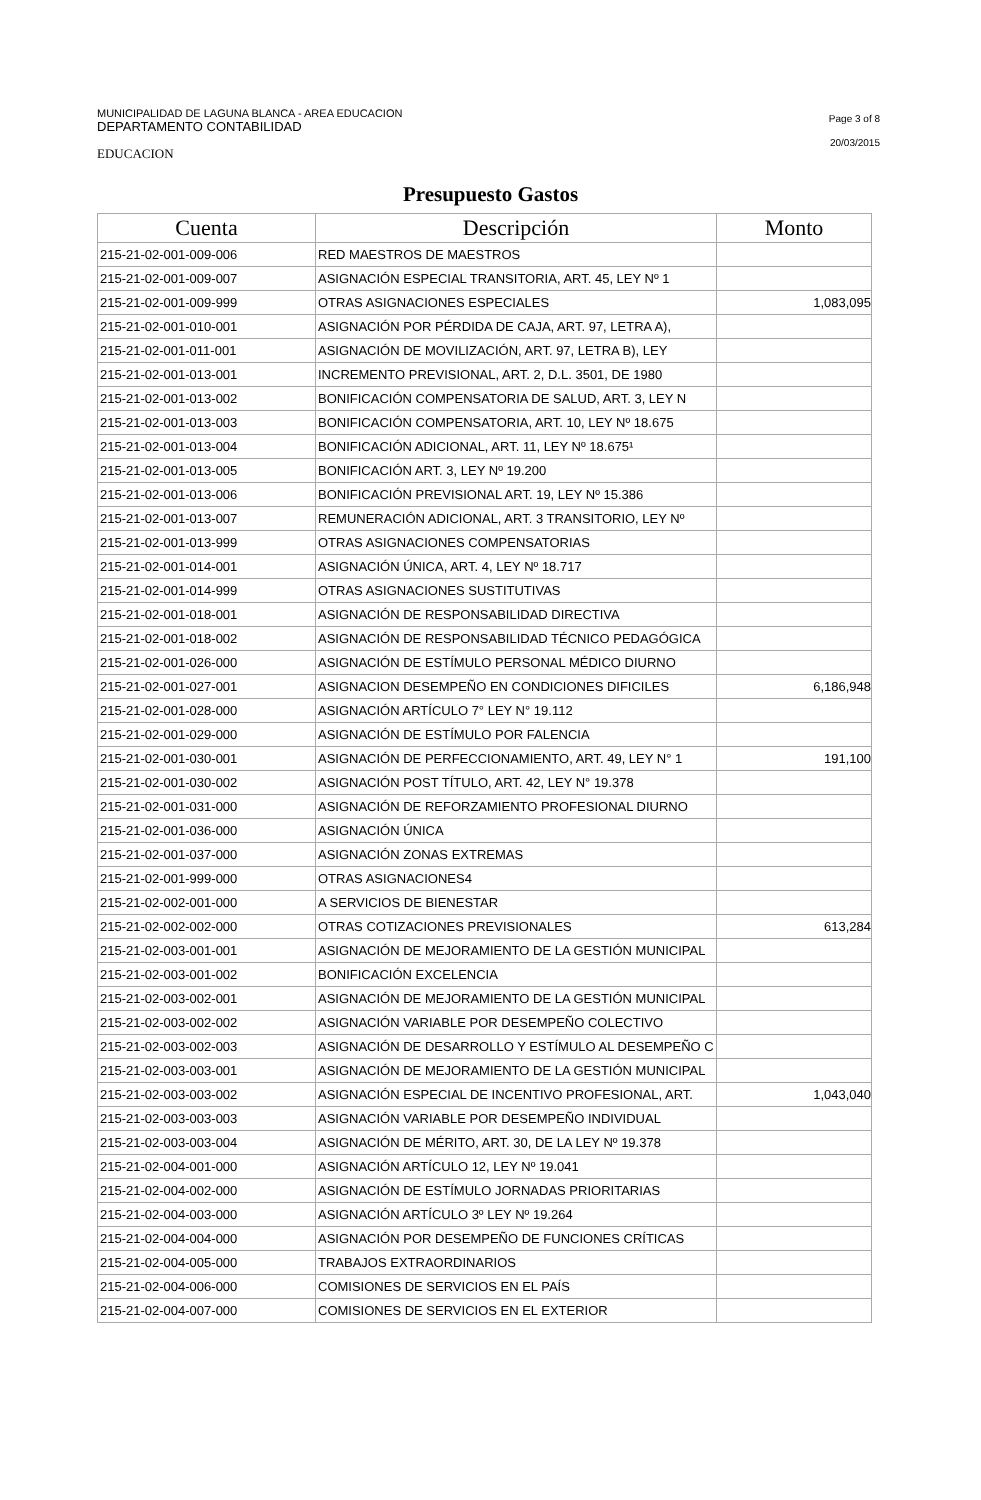MUNICIPALIDAD DE LAGUNA BLANCA - AREA EDUCACION
DEPARTAMENTO CONTABILIDAD
EDUCACION
Page 3 of 8
20/03/2015
Presupuesto Gastos
| Cuenta | Descripción | Monto |
| --- | --- | --- |
| 215-21-02-001-009-006 | RED MAESTROS DE MAESTROS | |
| 215-21-02-001-009-007 | ASIGNACIÓN ESPECIAL TRANSITORIA, ART. 45, LEY Nº 1 | |
| 215-21-02-001-009-999 | OTRAS ASIGNACIONES ESPECIALES | 1,083,095 |
| 215-21-02-001-010-001 | ASIGNACIÓN POR PÉRDIDA DE CAJA, ART. 97, LETRA A), | |
| 215-21-02-001-011-001 | ASIGNACIÓN DE MOVILIZACIÓN, ART. 97, LETRA B), LEY | |
| 215-21-02-001-013-001 | INCREMENTO PREVISIONAL, ART. 2, D.L. 3501, DE 1980 | |
| 215-21-02-001-013-002 | BONIFICACIÓN COMPENSATORIA DE SALUD, ART. 3, LEY N | |
| 215-21-02-001-013-003 | BONIFICACIÓN COMPENSATORIA, ART. 10, LEY Nº 18.675 | |
| 215-21-02-001-013-004 | BONIFICACIÓN ADICIONAL, ART. 11, LEY Nº 18.675¹ | |
| 215-21-02-001-013-005 | BONIFICACIÓN ART. 3, LEY Nº 19.200 | |
| 215-21-02-001-013-006 | BONIFICACIÓN PREVISIONAL ART. 19, LEY Nº 15.386 | |
| 215-21-02-001-013-007 | REMUNERACIÓN ADICIONAL, ART. 3 TRANSITORIO, LEY Nº | |
| 215-21-02-001-013-999 | OTRAS ASIGNACIONES COMPENSATORIAS | |
| 215-21-02-001-014-001 | ASIGNACIÓN ÚNICA, ART. 4, LEY Nº 18.717 | |
| 215-21-02-001-014-999 | OTRAS ASIGNACIONES SUSTITUTIVAS | |
| 215-21-02-001-018-001 | ASIGNACIÓN DE RESPONSABILIDAD DIRECTIVA | |
| 215-21-02-001-018-002 | ASIGNACIÓN DE RESPONSABILIDAD TÉCNICO PEDAGÓGICA | |
| 215-21-02-001-026-000 | ASIGNACIÓN DE ESTÍMULO PERSONAL MÉDICO DIURNO | |
| 215-21-02-001-027-001 | ASIGNACION DESEMPEÑO EN CONDICIONES DIFICILES | 6,186,948 |
| 215-21-02-001-028-000 | ASIGNACIÓN ARTÍCULO 7° LEY N° 19.112 | |
| 215-21-02-001-029-000 | ASIGNACIÓN DE ESTÍMULO POR FALENCIA | |
| 215-21-02-001-030-001 | ASIGNACIÓN DE PERFECCIONAMIENTO, ART. 49, LEY N° 1 | 191,100 |
| 215-21-02-001-030-002 | ASIGNACIÓN POST TÍTULO, ART. 42, LEY N° 19.378 | |
| 215-21-02-001-031-000 | ASIGNACIÓN DE REFORZAMIENTO PROFESIONAL DIURNO | |
| 215-21-02-001-036-000 | ASIGNACIÓN ÚNICA | |
| 215-21-02-001-037-000 | ASIGNACIÓN ZONAS EXTREMAS | |
| 215-21-02-001-999-000 | OTRAS ASIGNACIONES4 | |
| 215-21-02-002-001-000 | A SERVICIOS DE BIENESTAR | |
| 215-21-02-002-002-000 | OTRAS COTIZACIONES PREVISIONALES | 613,284 |
| 215-21-02-003-001-001 | ASIGNACIÓN DE MEJORAMIENTO DE LA GESTIÓN MUNICIPAL | |
| 215-21-02-003-001-002 | BONIFICACIÓN EXCELENCIA | |
| 215-21-02-003-002-001 | ASIGNACIÓN DE MEJORAMIENTO DE LA GESTIÓN MUNICIPAL | |
| 215-21-02-003-002-002 | ASIGNACIÓN VARIABLE POR DESEMPEÑO COLECTIVO | |
| 215-21-02-003-002-003 | ASIGNACIÓN DE DESARROLLO Y ESTÍMULO AL DESEMPEÑO C | |
| 215-21-02-003-003-001 | ASIGNACIÓN DE MEJORAMIENTO DE LA GESTIÓN MUNICIPAL | |
| 215-21-02-003-003-002 | ASIGNACIÓN ESPECIAL DE INCENTIVO PROFESIONAL, ART. | 1,043,040 |
| 215-21-02-003-003-003 | ASIGNACIÓN VARIABLE POR DESEMPEÑO INDIVIDUAL | |
| 215-21-02-003-003-004 | ASIGNACIÓN DE MÉRITO, ART. 30, DE LA LEY Nº 19.378 | |
| 215-21-02-004-001-000 | ASIGNACIÓN ARTÍCULO 12, LEY Nº 19.041 | |
| 215-21-02-004-002-000 | ASIGNACIÓN DE ESTÍMULO JORNADAS PRIORITARIAS | |
| 215-21-02-004-003-000 | ASIGNACIÓN ARTÍCULO 3º LEY Nº 19.264 | |
| 215-21-02-004-004-000 | ASIGNACIÓN POR DESEMPEÑO DE FUNCIONES CRÍTICAS | |
| 215-21-02-004-005-000 | TRABAJOS EXTRAORDINARIOS | |
| 215-21-02-004-006-000 | COMISIONES DE SERVICIOS EN EL PAÍS | |
| 215-21-02-004-007-000 | COMISIONES DE SERVICIOS EN EL EXTERIOR | |